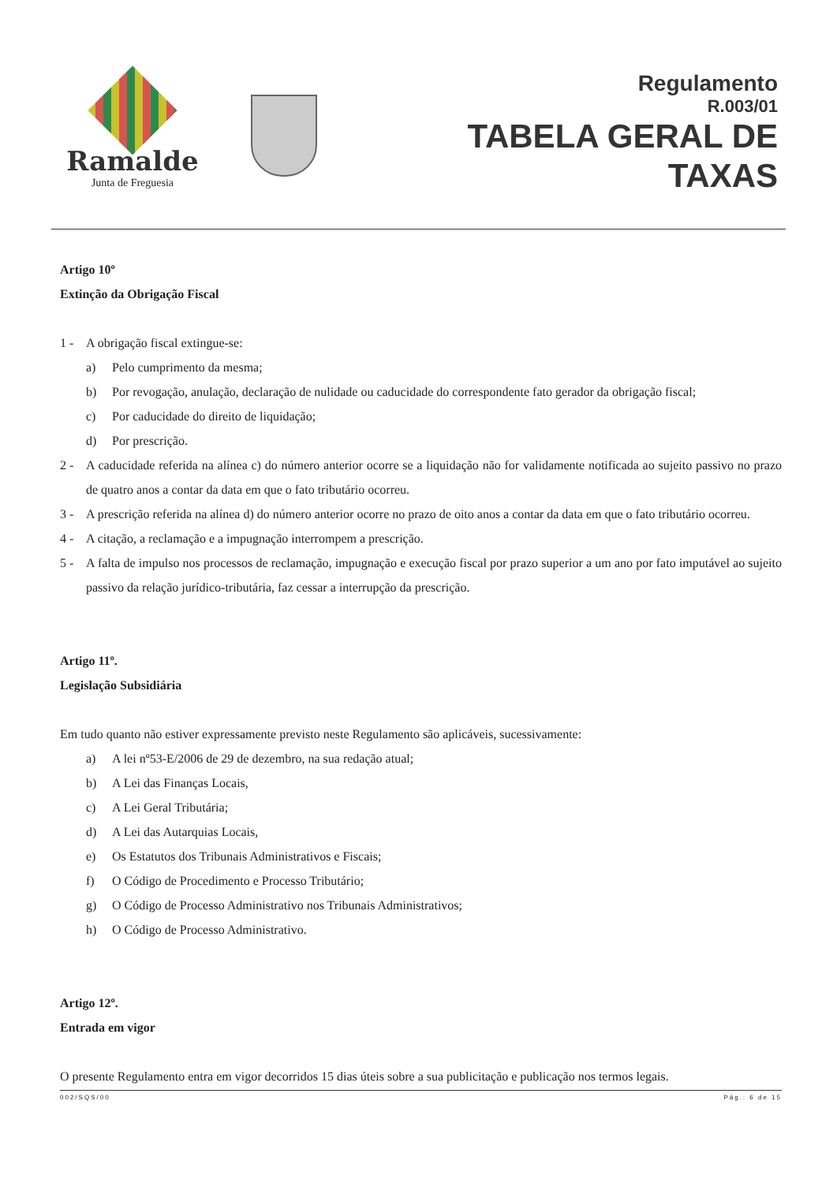Ramalde
Junta de Freguesia
Regulamento
R.003/01
TABELA GERAL DE
TAXAS
Artigo 10º
Extinção da Obrigação Fiscal
1 - A obrigação fiscal extingue-se:
a) Pelo cumprimento da mesma;
b) Por revogação, anulação, declaração de nulidade ou caducidade do correspondente fato gerador da obrigação fiscal;
c) Por caducidade do direito de liquidação;
d) Por prescrição.
2 - A caducidade referida na alínea c) do número anterior ocorre se a liquidação não for validamente notificada ao sujeito passivo no prazo de quatro anos a contar da data em que o fato tributário ocorreu.
3 - A prescrição referida na alínea d) do número anterior ocorre no prazo de oito anos a contar da data em que o fato tributário ocorreu.
4 - A citação, a reclamação e a impugnação interrompem a prescrição.
5 - A falta de impulso nos processos de reclamação, impugnação e execução fiscal por prazo superior a um ano por fato imputável ao sujeito passivo da relação jurídico-tributária, faz cessar a interrupção da prescrição.
Artigo 11º.
Legislação Subsidiária
Em tudo quanto não estiver expressamente previsto neste Regulamento são aplicáveis, sucessivamente:
a) A lei nº53-E/2006 de 29 de dezembro, na sua redação atual;
b) A Lei das Finanças Locais,
c) A Lei Geral Tributária;
d) A Lei das Autarquias Locais,
e) Os Estatutos dos Tribunais Administrativos e Fiscais;
f) O Código de Procedimento e Processo Tributário;
g) O Código de Processo Administrativo nos Tribunais Administrativos;
h) O Código de Processo Administrativo.
Artigo 12º.
Entrada em vigor
O presente Regulamento entra em vigor decorridos 15 dias úteis sobre a sua publicitação e publicação nos termos legais.
002/SQS/00 Pág.: 6 de 15